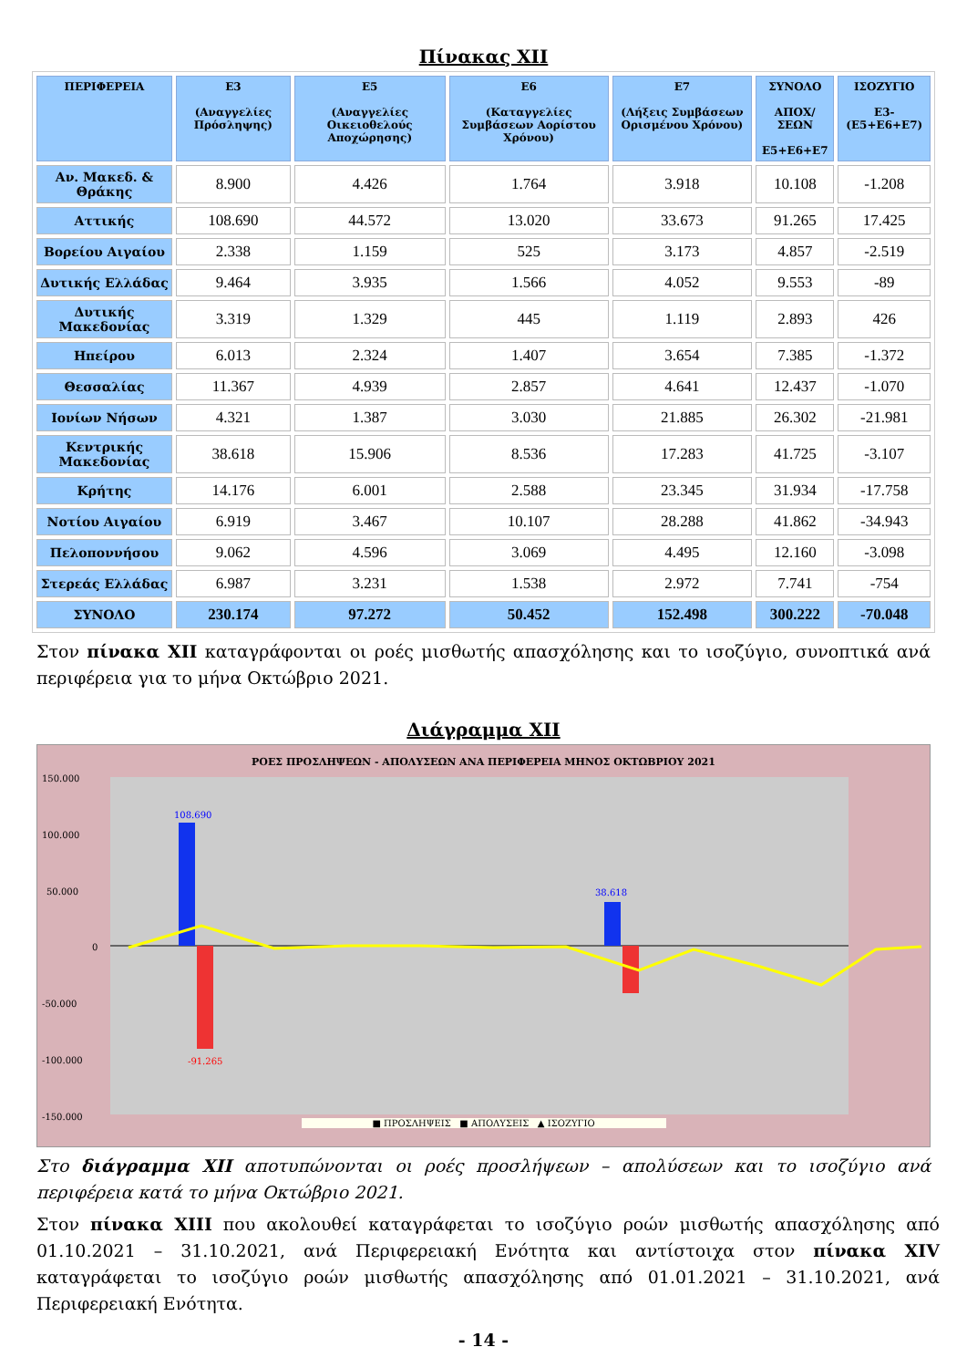Πίνακας XII
| ΠΕΡΙΦΕΡΕΙΑ | Ε3 (Αναγγελίες Πρόσληψης) | Ε5 (Αναγγελίες Οικειοθελούς Αποχώρησης) | Ε6 (Καταγγελίες Συμβάσεων Αορίστου Χρόνου) | Ε7 (Λήξεις Συμβάσεων Ορισμένου Χρόνου) | ΣΥΝΟΛΟ ΑΠΟΧ/ΣΕΩΝ Ε5+Ε6+Ε7 | ΙΣΟΖΥΓΙΟ Ε3-(Ε5+Ε6+Ε7) |
| --- | --- | --- | --- | --- | --- | --- |
| Αν. Μακεδ. & Θράκης | 8.900 | 4.426 | 1.764 | 3.918 | 10.108 | -1.208 |
| Αττικής | 108.690 | 44.572 | 13.020 | 33.673 | 91.265 | 17.425 |
| Βορείου Αιγαίου | 2.338 | 1.159 | 525 | 3.173 | 4.857 | -2.519 |
| Δυτικής Ελλάδας | 9.464 | 3.935 | 1.566 | 4.052 | 9.553 | -89 |
| Δυτικής Μακεδονίας | 3.319 | 1.329 | 445 | 1.119 | 2.893 | 426 |
| Ηπείρου | 6.013 | 2.324 | 1.407 | 3.654 | 7.385 | -1.372 |
| Θεσσαλίας | 11.367 | 4.939 | 2.857 | 4.641 | 12.437 | -1.070 |
| Ιονίων Νήσων | 4.321 | 1.387 | 3.030 | 21.885 | 26.302 | -21.981 |
| Κεντρικής Μακεδονίας | 38.618 | 15.906 | 8.536 | 17.283 | 41.725 | -3.107 |
| Κρήτης | 14.176 | 6.001 | 2.588 | 23.345 | 31.934 | -17.758 |
| Νοτίου Αιγαίου | 6.919 | 3.467 | 10.107 | 28.288 | 41.862 | -34.943 |
| Πελοποννήσου | 9.062 | 4.596 | 3.069 | 4.495 | 12.160 | -3.098 |
| Στερεάς Ελλάδας | 6.987 | 3.231 | 1.538 | 2.972 | 7.741 | -754 |
| ΣΥΝΟΛΟ | 230.174 | 97.272 | 50.452 | 152.498 | 300.222 | -70.048 |
Στον πίνακα XII καταγράφονται οι ροές μισθωτής απασχόλησης και το ισοζύγιο, συνοπτικά ανά περιφέρεια για το μήνα Οκτώβριο 2021.
Διάγραμμα XII
ΡΟΕΣ ΠΡΟΣΛΗΨΕΩΝ - ΑΠΟΛΥΣΕΩΝ ΑΝΑ ΠΕΡΙΦΕΡΕΙΑ ΜΗΝΟΣ ΟΚΤΩΒΡΙΟΥ 2021
150.000
100.000
50.000
0
-50.000
-100.000
-150.000
108.690
-91.265
38.618
■ ΠΡΟΣΛΗΨΕΙΣ ■ ΑΠΟΛΥΣΕΙΣ ▲ ΙΣΟΖΥΓΙΟ
Στο διάγραμμα XII αποτυπώνονται οι ροές προσλήψεων – απολύσεων και το ισοζύγιο ανά περιφέρεια κατά το μήνα Οκτώβριο 2021.
Στον πίνακα XIII που ακολουθεί καταγράφεται το ισοζύγιο ροών μισθωτής απασχόλησης από 01.10.2021 – 31.10.2021, ανά Περιφερειακή Ενότητα και αντίστοιχα στον πίνακα XIV καταγράφεται το ισοζύγιο ροών μισθωτής απασχόλησης από 01.01.2021 – 31.10.2021, ανά Περιφερειακή Ενότητα.
- 14 -